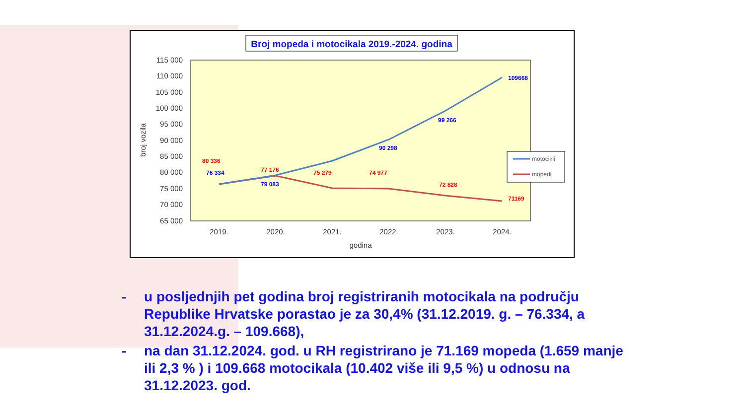Broj mopeda i motocikala 2019.-2024. godina
115 000
110 000
105 000
100 000
95 000
90 000
85 000
80 000
75 000
70 000
65 000
broj vozila
2019.
2020.
2021.
2022.
2023.
2024.
godina
80 336
76 334
77 176
79 083
75 279
90 298
74 977
99 266
72 828
109668
71169
motocikli
mopedi
- u posljednjih pet godina broj registriranih motocikala na području Republike Hrvatske porastao je za 30,4% (31.12.2019. g. – 76.334, a 31.12.2024.g. – 109.668),
- na dan 31.12.2024. god. u RH registrirano je 71.169 mopeda (1.659 manje ili 2,3 % ) i 109.668 motocikala (10.402 više ili 9,5 %) u odnosu na 31.12.2023. god.